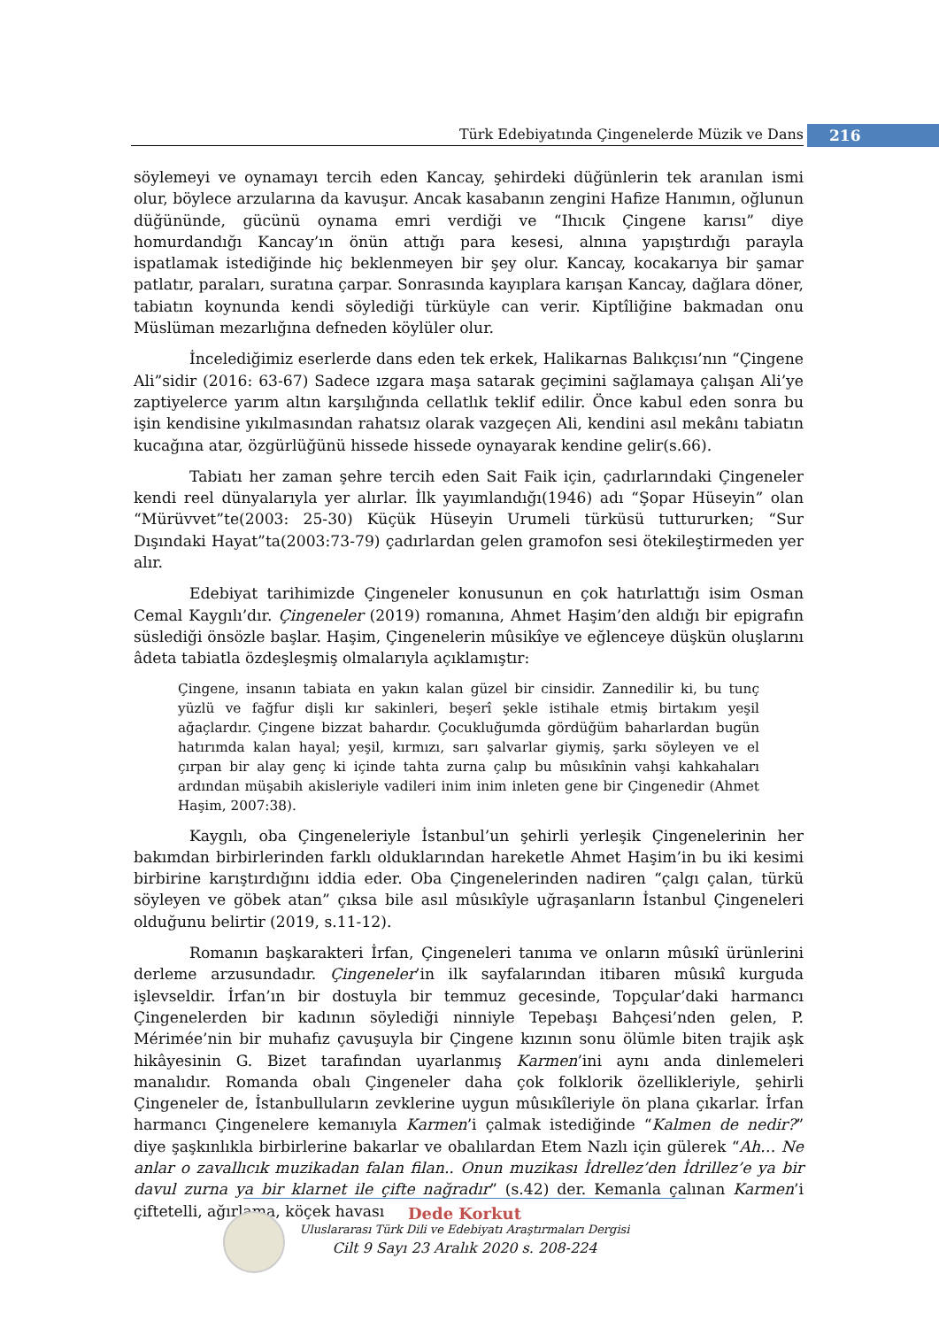Türk Edebiyatında Çingenelerde Müzik ve Dans 216
söylemeyi ve oynamayı tercih eden Kancay, şehirdeki düğünlerin tek aranılan ismi olur, böylece arzularına da kavuşur. Ancak kasabanın zengini Hafize Hanımın, oğlunun düğününde, gücünü oynama emri verdiği ve “Ihıcık Çingene karısı” diye homurdandığı Kancay’ın önün attığı para kesesi, alnına yapıştırdığı parayla ispatlamak istediğinde hiç beklenmeyen bir şey olur. Kancay, kocakarıya bir şamar patlatır, paraları, suratına çarpar. Sonrasında kayıplara karışan Kancay, dağlara döner, tabiatın koynunda kendi söylediği türküyle can verir. Kiptîliğine bakmadan onu Müslüman mezarlığına defneden köylüler olur.
İncelediğimiz eserlerde dans eden tek erkek, Halikarnas Balıkçısı’nın “Çingene Ali”sidir (2016: 63-67) Sadece ızgara maşa satarak geçimini sağlamaya çalışan Ali’ye zaptiyelerce yarım altın karşılığında cellatlık teklif edilir. Önce kabul eden sonra bu işin kendisine yıkılmasından rahatsız olarak vazgeçen Ali, kendini asıl mekânı tabiatın kucağına atar, özgürlüğünü hissede hissede oynayarak kendine gelir(s.66).
Tabiatı her zaman şehre tercih eden Sait Faik için, çadırlarındaki Çingeneler kendi reel dünyalarıyla yer alırlar. İlk yayımlandığı(1946) adı “Şopar Hüseyin” olan “Mürüvvet”te(2003: 25-30) Küçük Hüseyin Urumeli türküsü tuttururken; “Sur Dışındaki Hayat”ta(2003:73-79) çadırlardan gelen gramofon sesi ötekileştirmeden yer alır.
Edebiyat tarihimizde Çingeneler konusunun en çok hatırlattığı isim Osman Cemal Kaygılı’dır. Çingeneler (2019) romanına, Ahmet Haşim’den aldığı bir epigrafın süslediği önsözle başlar. Haşim, Çingenelerin mûsikîye ve eğlenceye düşkün oluşlarını âdeta tabiatla özdeşleşmiş olmalarıyla açıklamıştır:
Çingene, insanın tabiata en yakın kalan güzel bir cinsidir. Zannedilir ki, bu tunç yüzlü ve fağfur dişli kır sakinleri, beşerî şekle istihale etmiş birtakım yeşil ağaçlardır. Çingene bizzat bahardır. Çocukluğumda gördüğüm baharlardan bugün hatırımda kalan hayal; yeşil, kırmızı, sarı şalvarlar giymiş, şarkı söyleyen ve el çırpan bir alay genç ki içinde tahta zurna çalıp bu mûsıkînin vahşi kahkahaları ardından müşabih akisleriyle vadileri inim inim inleten gene bir Çingenedir (Ahmet Haşim, 2007:38).
Kaygılı, oba Çingeneleriyle İstanbul’un şehirli yerleşik Çingenelerinin her bakımdan birbirlerinden farklı olduklarından hareketle Ahmet Haşim’in bu iki kesimi birbirine karıştırdığını iddia eder. Oba Çingenelerinden nadiren “çalgı çalan, türkü söyleyen ve göbek atan” çıksa bile asıl mûsıkîyle uğraşanların İstanbul Çingeneleri olduğunu belirtir (2019, s.11-12).
Romanın başkarakteri İrfan, Çingeneleri tanıma ve onların mûsıkî ürünlerini derleme arzusundadır. Çingeneler’in ilk sayfalarından itibaren mûsıkî kurguda işlevseldir. İrfan’ın bir dostuyla bir temmuz gecesinde, Topçular’daki harmancı Çingenelerden bir kadının söylediği ninniyle Tepebaşı Bahçesi’nden gelen, P. Mérimée’nin bir muhafız çavuşuyla bir Çingene kızının sonu ölümle biten trajik aşk hikâyesinin G. Bizet tarafından uyarlanmış Karmen’ini aynı anda dinlemeleri manalıdır. Romanda obalı Çingeneler daha çok folklorik özellikleriyle, şehirli Çingeneler de, İstanbulluların zevklerine uygun mûsıkîleriyle ön plana çıkarlar. İrfan harmancı Çingenelere kemanıyla Karmen’i çalmak istediğinde “Kalmen de nedir?” diye şaşkınlıkla birbirlerine bakarlar ve obalılardan Etem Nazlı için gülerek “Ah… Ne anlar o zavallıcık muzikadan falan filan.. Onun muzikası İdrellez’den İdrillez’e ya bir davul zurna ya bir klarnet ile çifte nağradır” (s.42) der. Kemanla çalınan Karmen’i çiftetelli, ağırlama, köçek havası
Dede Korkut
Uluslararası Türk Dili ve Edebiyatı Araştırmaları Dergisi
Cilt 9 Sayı 23 Aralık 2020 s. 208-224